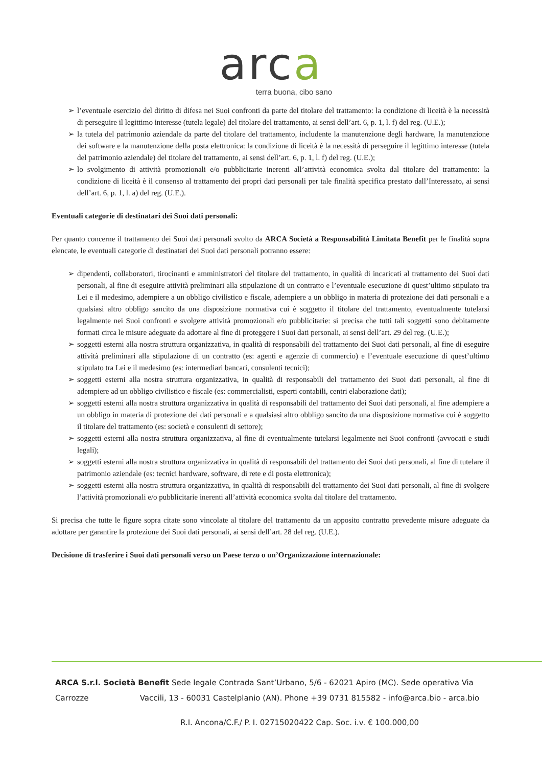arca
terra buona, cibo sano
➢ l’eventuale esercizio del diritto di difesa nei Suoi confronti da parte del titolare del trattamento: la condizione di liceità è la necessità di perseguire il legittimo interesse (tutela legale) del titolare del trattamento, ai sensi dell’art. 6, p. 1, l. f) del reg. (U.E.);
➢ la tutela del patrimonio aziendale da parte del titolare del trattamento, includente la manutenzione degli hardware, la manutenzione dei software e la manutenzione della posta elettronica: la condizione di liceità è la necessità di perseguire il legittimo interesse (tutela del patrimonio aziendale) del titolare del trattamento, ai sensi dell’art. 6, p. 1, l. f) del reg. (U.E.);
➢ lo svolgimento di attività promozionali e/o pubblicitarie inerenti all’attività economica svolta dal titolare del trattamento: la condizione di liceità è il consenso al trattamento dei propri dati personali per tale finalità specifica prestato dall’Interessato, ai sensi dell’art. 6, p. 1, l. a) del reg. (U.E.).
Eventuali categorie di destinatari dei Suoi dati personali:
Per quanto concerne il trattamento dei Suoi dati personali svolto da ARCA Società a Responsabilità Limitata Benefit per le finalità sopra elencate, le eventuali categorie di destinatari dei Suoi dati personali potranno essere:
➢ dipendenti, collaboratori, tirocinanti e amministratori del titolare del trattamento, in qualità di incaricati al trattamento dei Suoi dati personali, al fine di eseguire attività preliminari alla stipulazione di un contratto e l’eventuale esecuzione di quest’ultimo stipulato tra Lei e il medesimo, adempiere a un obbligo civilistico e fiscale, adempiere a un obbligo in materia di protezione dei dati personali e a qualsiasi altro obbligo sancito da una disposizione normativa cui è soggetto il titolare del trattamento, eventualmente tutelarsi legalmente nei Suoi confronti e svolgere attività promozionali e/o pubblicitarie: si precisa che tutti tali soggetti sono debitamente formati circa le misure adeguate da adottare al fine di proteggere i Suoi dati personali, ai sensi dell’art. 29 del reg. (U.E.);
➢ soggetti esterni alla nostra struttura organizzativa, in qualità di responsabili del trattamento dei Suoi dati personali, al fine di eseguire attività preliminari alla stipulazione di un contratto (es: agenti e agenzie di commercio) e l’eventuale esecuzione di quest’ultimo stipulato tra Lei e il medesimo (es: intermediari bancari, consulenti tecnici);
➢ soggetti esterni alla nostra struttura organizzativa, in qualità di responsabili del trattamento dei Suoi dati personali, al fine di adempiere ad un obbligo civilistico e fiscale (es: commercialisti, esperti contabili, centri elaborazione dati);
➢ soggetti esterni alla nostra struttura organizzativa in qualità di responsabili del trattamento dei Suoi dati personali, al fine adempiere a un obbligo in materia di protezione dei dati personali e a qualsiasi altro obbligo sancito da una disposizione normativa cui è soggetto il titolare del trattamento (es: società e consulenti di settore);
➢ soggetti esterni alla nostra struttura organizzativa, al fine di eventualmente tutelarsi legalmente nei Suoi confronti (avvocati e studi legali);
➢ soggetti esterni alla nostra struttura organizzativa in qualità di responsabili del trattamento dei Suoi dati personali, al fine di tutelare il patrimonio aziendale (es: tecnici hardware, software, di rete e di posta elettronica);
➢ soggetti esterni alla nostra struttura organizzativa, in qualità di responsabili del trattamento dei Suoi dati personali, al fine di svolgere l’attività promozionali e/o pubblicitarie inerenti all’attività economica svolta dal titolare del trattamento.
Si precisa che tutte le figure sopra citate sono vincolate al titolare del trattamento da un apposito contratto prevedente misure adeguate da adottare per garantire la protezione dei Suoi dati personali, ai sensi dell’art. 28 del reg. (U.E.).
Decisione di trasferire i Suoi dati personali verso un Paese terzo o un’Organizzazione internazionale:
ARCA S.r.l. Società Benefit Sede legale Contrada Sant’Urbano, 5/6 - 62021 Apiro (MC). Sede operativa Via
Carrozze Vaccili, 13 - 60031 Castelplanio (AN). Phone +39 0731 815582 - info@arca.bio - arca.bio
R.I. Ancona/C.F./ P. I. 02715020422 Cap. Soc. i.v. € 100.000,00